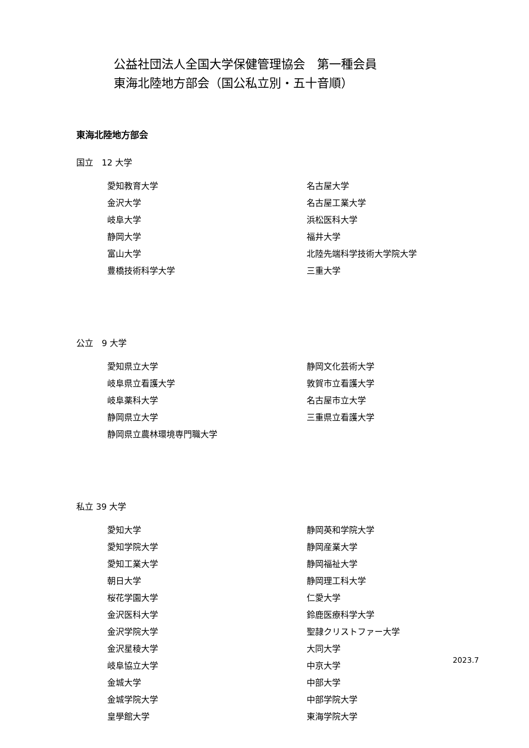公益社団法人全国大学保健管理協会　第一種会員
東海北陸地方部会（国公私立別・五十音順）
東海北陸地方部会
国立　12 大学
愛知教育大学
名古屋大学
金沢大学
名古屋工業大学
岐阜大学
浜松医科大学
静岡大学
福井大学
富山大学
北陸先端科学技術大学院大学
豊橋技術科学大学
三重大学
公立　9 大学
愛知県立大学
静岡文化芸術大学
岐阜県立看護大学
敦賀市立看護大学
岐阜薬科大学
名古屋市立大学
静岡県立大学
三重県立看護大学
静岡県立農林環境専門職大学
私立 39 大学
愛知大学
静岡英和学院大学
愛知学院大学
静岡産業大学
愛知工業大学
静岡福祉大学
朝日大学
静岡理工科大学
桜花学園大学
仁愛大学
金沢医科大学
鈴鹿医療科学大学
金沢学院大学
聖隷クリストファー大学
金沢星稜大学
大同大学
岐阜協立大学
中京大学
金城大学
中部大学
金城学院大学
中部学院大学
皇學館大学
東海学院大学
2023.7